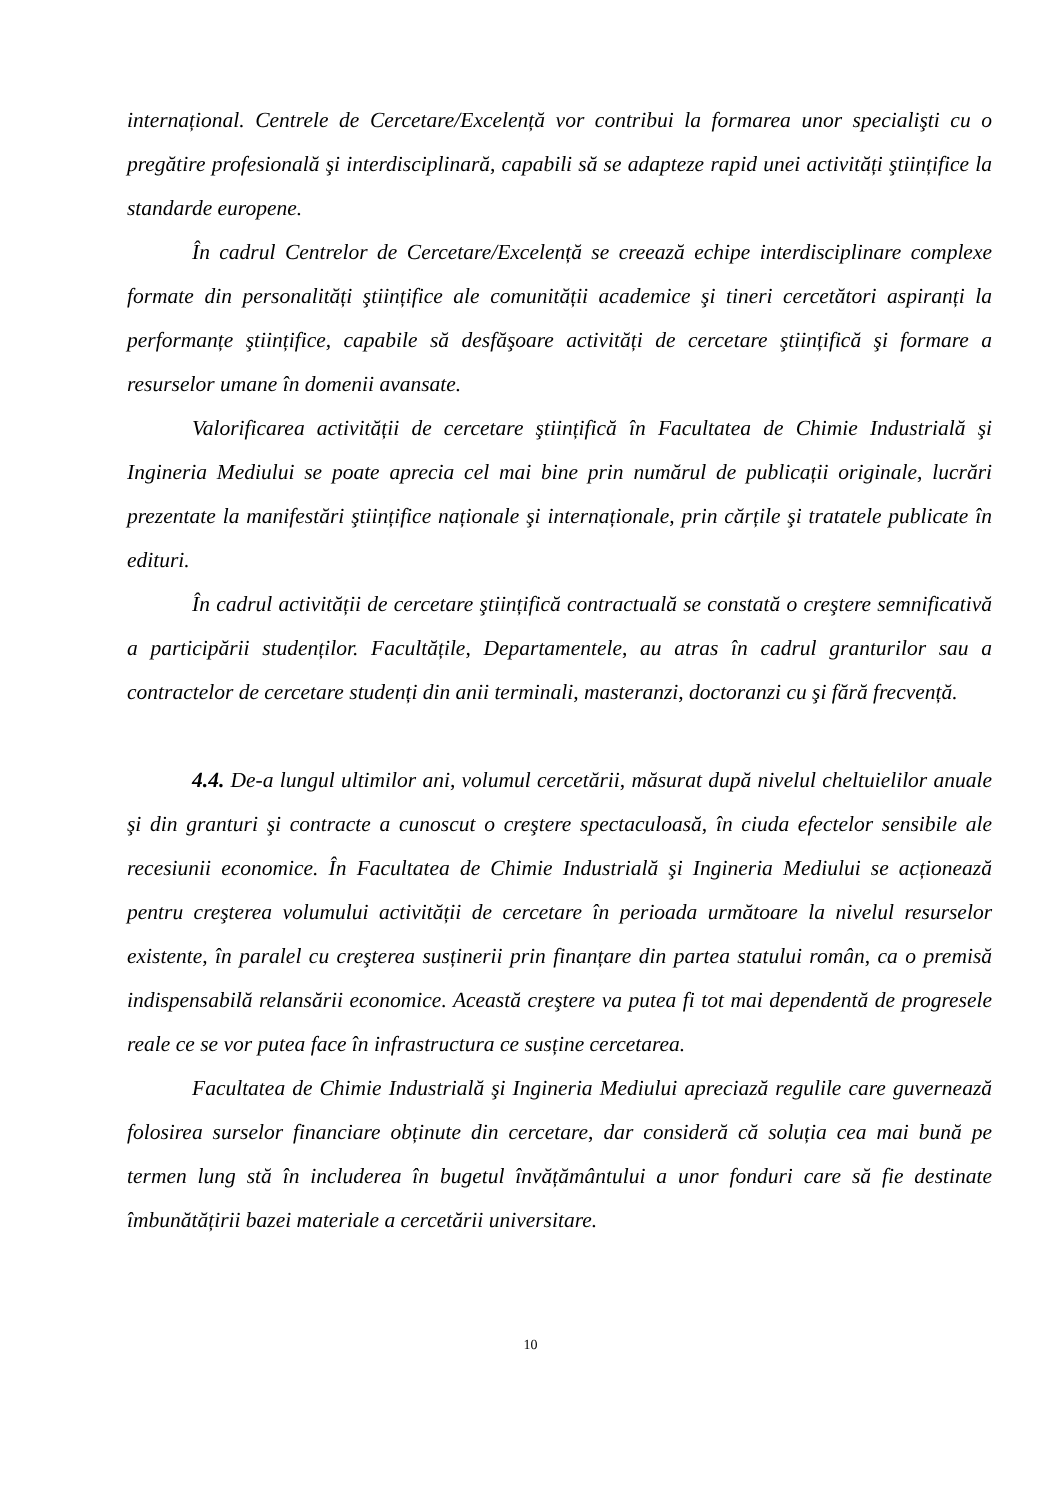internațional. Centrele de Cercetare/Excelență vor contribui la formarea unor specialişti cu o pregătire profesională şi interdisciplinară, capabili să se adapteze rapid unei activități ştiințifice la standarde europene.
În cadrul Centrelor de Cercetare/Excelență se creează echipe interdisciplinare complexe formate din personalități ştiințifice ale comunității academice şi tineri cercetători aspiranți la performanțe ştiințifice, capabile să desfăşoare activități de cercetare ştiințifică şi formare a resurselor umane în domenii avansate.
Valorificarea activității de cercetare ştiințifică în Facultatea de Chimie Industrială şi Ingineria Mediului se poate aprecia cel mai bine prin numărul de publicații originale, lucrări prezentate la manifestări ştiințifice naționale şi internaționale, prin cărțile şi tratatele publicate în edituri.
În cadrul activității de cercetare ştiințifică contractuală se constată o creştere semnificativă a participării studenților. Facultățile, Departamentele, au atras în cadrul granturilor sau a contractelor de cercetare studenți din anii terminali, masteranzi, doctoranzi cu şi fără frecvență.
4.4. De-a lungul ultimilor ani, volumul cercetării, măsurat după nivelul cheltuielilor anuale şi din granturi şi contracte a cunoscut o creştere spectaculoasă, în ciuda efectelor sensibile ale recesiunii economice. În Facultatea de Chimie Industrială şi Ingineria Mediului se acționează pentru creşterea volumului activității de cercetare în perioada următoare la nivelul resurselor existente, în paralel cu creşterea susținerii prin finanțare din partea statului român, ca o premisă indispensabilă relansării economice. Această creştere va putea fi tot mai dependentă de progresele reale ce se vor putea face în infrastructura ce susține cercetarea.
Facultatea de Chimie Industrială şi Ingineria Mediului apreciază regulile care guvernează folosirea surselor financiare obținute din cercetare, dar consideră că soluția cea mai bună pe termen lung stă în includerea în bugetul învățământului a unor fonduri care să fie destinate îmbunătățirii bazei materiale a cercetării universitare.
10